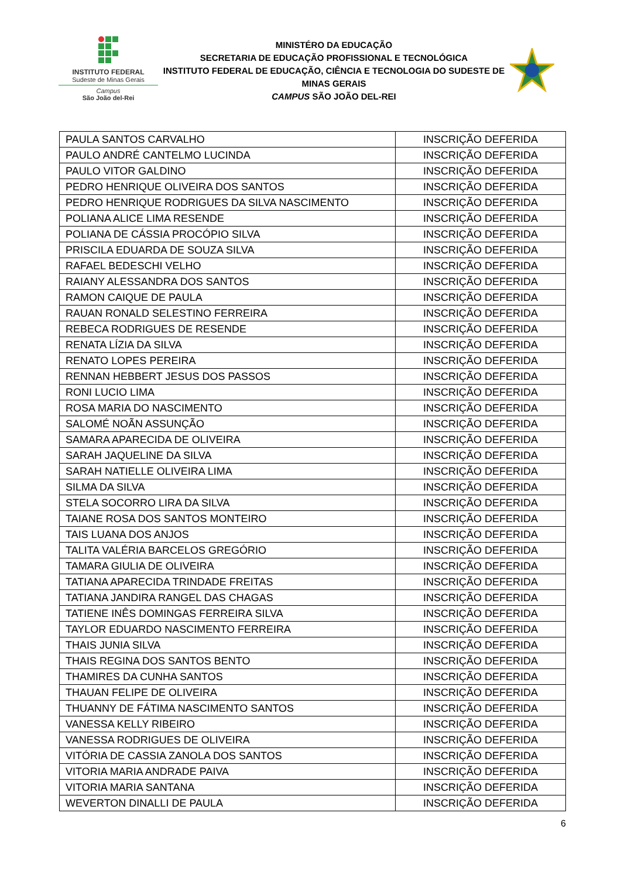INSTITUTO FEDERAL
Sudeste de Minas Gerais
Campus
São João del-Rei
MINISTÉRO DA EDUCAÇÃO
SECRETARIA DE EDUCAÇÃO PROFISSIONAL E TECNOLÓGICA
INSTITUTO FEDERAL DE EDUCAÇÃO, CIÊNCIA E TECNOLOGIA DO SUDESTE DE MINAS GERAIS
CAMPUS SÃO JOÃO DEL-REI
| PAULA SANTOS CARVALHO | INSCRIÇÃO DEFERIDA |
| PAULO ANDRÉ CANTELMO LUCINDA | INSCRIÇÃO DEFERIDA |
| PAULO VITOR GALDINO | INSCRIÇÃO DEFERIDA |
| PEDRO HENRIQUE OLIVEIRA DOS SANTOS | INSCRIÇÃO DEFERIDA |
| PEDRO HENRIQUE RODRIGUES DA SILVA NASCIMENTO | INSCRIÇÃO DEFERIDA |
| POLIANA ALICE LIMA RESENDE | INSCRIÇÃO DEFERIDA |
| POLIANA DE CÁSSIA PROCÓPIO SILVA | INSCRIÇÃO DEFERIDA |
| PRISCILA EDUARDA DE SOUZA SILVA | INSCRIÇÃO DEFERIDA |
| RAFAEL BEDESCHI VELHO | INSCRIÇÃO DEFERIDA |
| RAIANY ALESSANDRA DOS SANTOS | INSCRIÇÃO DEFERIDA |
| RAMON CAIQUE DE PAULA | INSCRIÇÃO DEFERIDA |
| RAUAN RONALD SELESTINO FERREIRA | INSCRIÇÃO DEFERIDA |
| REBECA RODRIGUES DE RESENDE | INSCRIÇÃO DEFERIDA |
| RENATA LÍZIA DA SILVA | INSCRIÇÃO DEFERIDA |
| RENATO LOPES PEREIRA | INSCRIÇÃO DEFERIDA |
| RENNAN HEBBERT JESUS DOS PASSOS | INSCRIÇÃO DEFERIDA |
| RONI LUCIO LIMA | INSCRIÇÃO DEFERIDA |
| ROSA MARIA DO NASCIMENTO | INSCRIÇÃO DEFERIDA |
| SALOMÉ NOÃN ASSUNÇÃO | INSCRIÇÃO DEFERIDA |
| SAMARA APARECIDA DE OLIVEIRA | INSCRIÇÃO DEFERIDA |
| SARAH JAQUELINE DA SILVA | INSCRIÇÃO DEFERIDA |
| SARAH NATIELLE OLIVEIRA LIMA | INSCRIÇÃO DEFERIDA |
| SILMA DA SILVA | INSCRIÇÃO DEFERIDA |
| STELA SOCORRO LIRA DA SILVA | INSCRIÇÃO DEFERIDA |
| TAIANE ROSA DOS SANTOS MONTEIRO | INSCRIÇÃO DEFERIDA |
| TAIS LUANA DOS ANJOS | INSCRIÇÃO DEFERIDA |
| TALITA VALÉRIA BARCELOS GREGÓRIO | INSCRIÇÃO DEFERIDA |
| TAMARA GIULIA DE OLIVEIRA | INSCRIÇÃO DEFERIDA |
| TATIANA APARECIDA TRINDADE FREITAS | INSCRIÇÃO DEFERIDA |
| TATIANA JANDIRA RANGEL DAS CHAGAS | INSCRIÇÃO DEFERIDA |
| TATIENE INÊS DOMINGAS FERREIRA SILVA | INSCRIÇÃO DEFERIDA |
| TAYLOR EDUARDO NASCIMENTO FERREIRA | INSCRIÇÃO DEFERIDA |
| THAIS JUNIA SILVA | INSCRIÇÃO DEFERIDA |
| THAIS REGINA DOS SANTOS BENTO | INSCRIÇÃO DEFERIDA |
| THAMIRES DA CUNHA SANTOS | INSCRIÇÃO DEFERIDA |
| THAUAN FELIPE DE OLIVEIRA | INSCRIÇÃO DEFERIDA |
| THUANNY DE FÁTIMA NASCIMENTO SANTOS | INSCRIÇÃO DEFERIDA |
| VANESSA KELLY RIBEIRO | INSCRIÇÃO DEFERIDA |
| VANESSA RODRIGUES DE OLIVEIRA | INSCRIÇÃO DEFERIDA |
| VITÓRIA DE CASSIA ZANOLA DOS SANTOS | INSCRIÇÃO DEFERIDA |
| VITORIA MARIA ANDRADE PAIVA | INSCRIÇÃO DEFERIDA |
| VITORIA MARIA SANTANA | INSCRIÇÃO DEFERIDA |
| WEVERTON DINALLI DE PAULA | INSCRIÇÃO DEFERIDA |
6